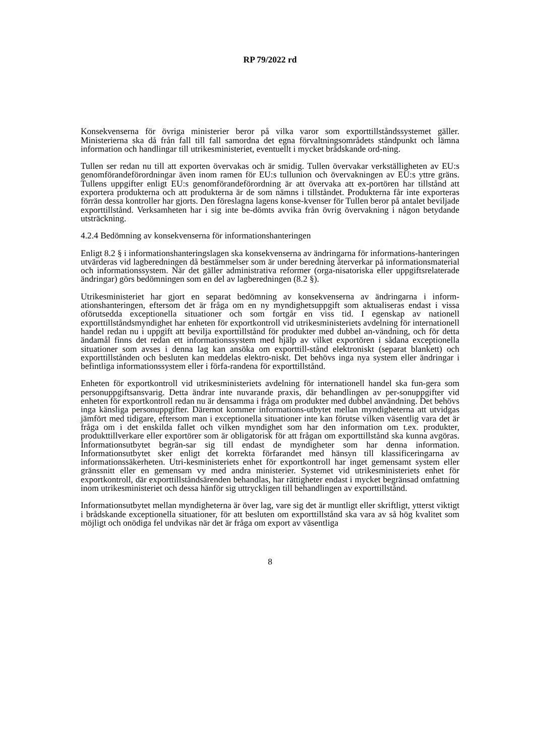RP 79/2022 rd
Konsekvenserna för övriga ministerier beror på vilka varor som exporttillståndssystemet gäller. Ministerierna ska då från fall till fall samordna det egna förvaltningsområdets ståndpunkt och lämna information och handlingar till utrikesministeriet, eventuellt i mycket brådskande ord-ning.
Tullen ser redan nu till att exporten övervakas och är smidig. Tullen övervakar verkställigheten av EU:s genomförandeförordningar även inom ramen för EU:s tullunion och övervakningen av EU:s yttre gräns. Tullens uppgifter enligt EU:s genomförandeförordning är att övervaka att ex-portören har tillstånd att exportera produkterna och att produkterna är de som nämns i tillståndet. Produkterna får inte exporteras förrän dessa kontroller har gjorts. Den föreslagna lagens konse-kvenser för Tullen beror på antalet beviljade exporttillstånd. Verksamheten har i sig inte be-dömts avvika från övrig övervakning i någon betydande utsträckning.
4.2.4 Bedömning av konsekvenserna för informationshanteringen
Enligt 8.2 § i informationshanteringslagen ska konsekvenserna av ändringarna för informations-hanteringen utvärderas vid lagberedningen då bestämmelser som är under beredning återverkar på informationsmaterial och informationssystem. När det gäller administrativa reformer (orga-nisatoriska eller uppgiftsrelaterade ändringar) görs bedömningen som en del av lagberedningen (8.2 §).
Utrikesministeriet har gjort en separat bedömning av konsekvenserna av ändringarna i inform-ationshanteringen, eftersom det är fråga om en ny myndighetsuppgift som aktualiseras endast i vissa oförutsedda exceptionella situationer och som fortgår en viss tid. I egenskap av nationell exporttillståndsmyndighet har enheten för exportkontroll vid utrikesministeriets avdelning för internationell handel redan nu i uppgift att bevilja exporttillstånd för produkter med dubbel an-vändning, och för detta ändamål finns det redan ett informationssystem med hjälp av vilket exportören i sådana exceptionella situationer som avses i denna lag kan ansöka om exporttill-stånd elektroniskt (separat blankett) och exporttillstånden och besluten kan meddelas elektro-niskt. Det behövs inga nya system eller ändringar i befintliga informationssystem eller i förfa-randena för exporttillstånd.
Enheten för exportkontroll vid utrikesministeriets avdelning för internationell handel ska fun-gera som personuppgiftsansvarig. Detta ändrar inte nuvarande praxis, där behandlingen av per-sonuppgifter vid enheten för exportkontroll redan nu är densamma i fråga om produkter med dubbel användning. Det behövs inga känsliga personuppgifter. Däremot kommer informations-utbytet mellan myndigheterna att utvidgas jämfört med tidigare, eftersom man i exceptionella situationer inte kan förutse vilken väsentlig vara det är fråga om i det enskilda fallet och vilken myndighet som har den information om t.ex. produkter, produkttillverkare eller exportörer som är obligatorisk för att frågan om exporttillstånd ska kunna avgöras. Informationsutbytet begrän-sar sig till endast de myndigheter som har denna information. Informationsutbytet sker enligt det korrekta förfarandet med hänsyn till klassificeringarna av informationssäkerheten. Utri-kesministeriets enhet för exportkontroll har inget gemensamt system eller gränssnitt eller en gemensam vy med andra ministerier. Systemet vid utrikesministeriets enhet för exportkontroll, där exporttillståndsärenden behandlas, har rättigheter endast i mycket begränsad omfattning inom utrikesministeriet och dessa hänför sig uttryckligen till behandlingen av exporttillstånd.
Informationsutbytet mellan myndigheterna är över lag, vare sig det är muntligt eller skriftligt, ytterst viktigt i brådskande exceptionella situationer, för att besluten om exporttillstånd ska vara av så hög kvalitet som möjligt och onödiga fel undvikas när det är fråga om export av väsentliga
8